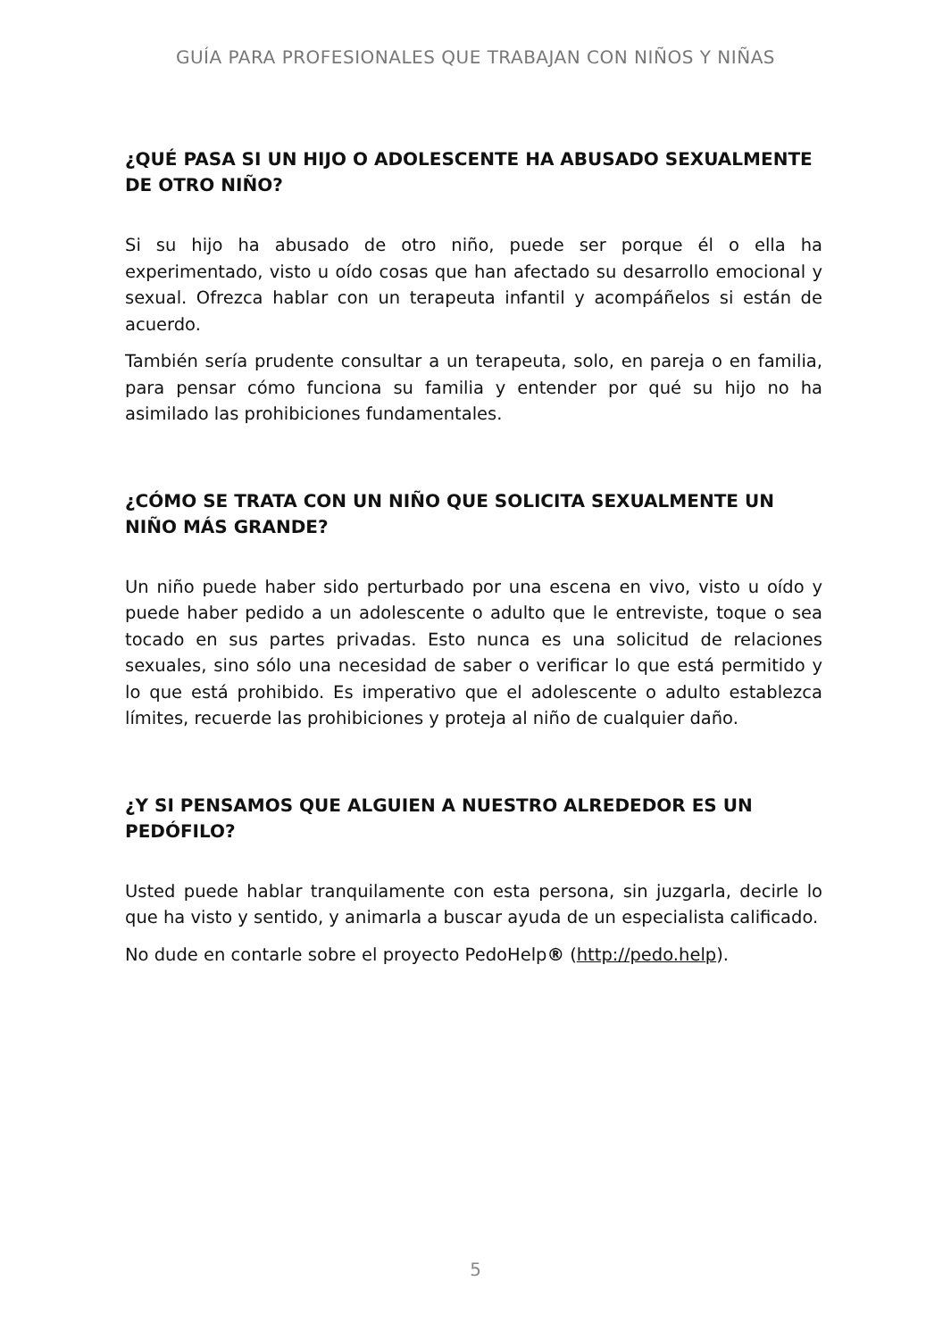GUÍA PARA PROFESIONALES QUE TRABAJAN CON NIÑOS Y NIÑAS
¿QUÉ PASA SI UN HIJO O ADOLESCENTE HA ABUSADO SEXUALMENTE DE OTRO NIÑO?
Si su hijo ha abusado de otro niño, puede ser porque él o ella ha experimentado, visto u oído cosas que han afectado su desarrollo emocional y sexual. Ofrezca hablar con un terapeuta infantil y acompáñelos si están de acuerdo.
También sería prudente consultar a un terapeuta, solo, en pareja o en familia, para pensar cómo funciona su familia y entender por qué su hijo no ha asimilado las prohibiciones fundamentales.
¿CÓMO SE TRATA CON UN NIÑO QUE SOLICITA SEXUALMENTE UN NIÑO MÁS GRANDE?
Un niño puede haber sido perturbado por una escena en vivo, visto u oído y puede haber pedido a un adolescente o adulto que le entreviste, toque o sea tocado en sus partes privadas. Esto nunca es una solicitud de relaciones sexuales, sino sólo una necesidad de saber o verificar lo que está permitido y lo que está prohibido. Es imperativo que el adolescente o adulto establezca límites, recuerde las prohibiciones y proteja al niño de cualquier daño.
¿Y SI PENSAMOS QUE ALGUIEN A NUESTRO ALREDEDOR ES UN PEDÓFILO?
Usted puede hablar tranquilamente con esta persona, sin juzgarla, decirle lo que ha visto y sentido, y animarla a buscar ayuda de un especialista calificado.
No dude en contarle sobre el proyecto PedoHelp® (http://pedo.help).
5